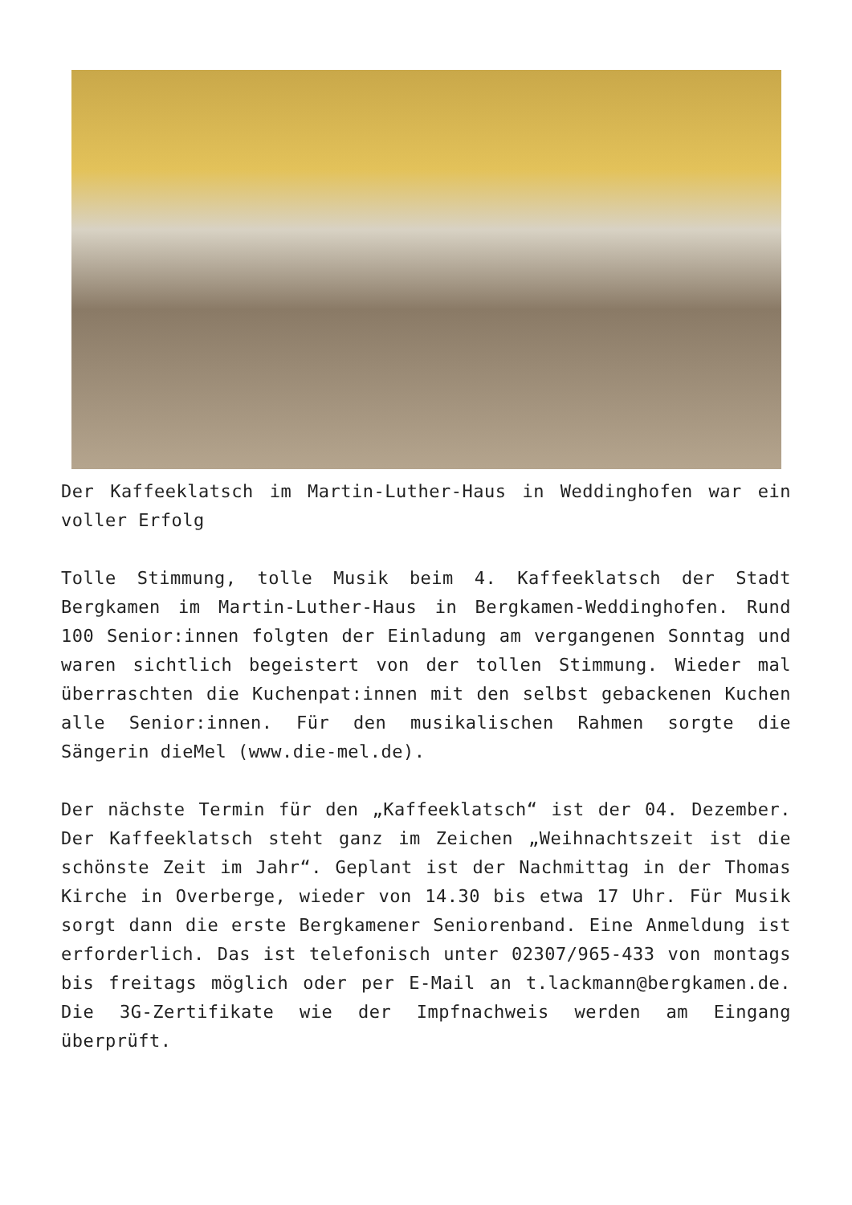Der Kaffeeklatsch im Martin-Luther-Haus in Weddinghofen war ein voller Erfolg
Tolle Stimmung, tolle Musik beim 4. Kaffeeklatsch der Stadt Bergkamen im Martin-Luther-Haus in Bergkamen-Weddinghofen. Rund 100 Senior:innen folgten der Einladung am vergangenen Sonntag und waren sichtlich begeistert von der tollen Stimmung. Wieder mal überraschten die Kuchenpat:innen mit den selbst gebackenen Kuchen alle Senior:innen. Für den musikalischen Rahmen sorgte die Sängerin dieMel (www.die-mel.de).
Der nächste Termin für den „Kaffeeklatsch“ ist der 04. Dezember. Der Kaffeeklatsch steht ganz im Zeichen „Weihnachtszeit ist die schönste Zeit im Jahr“. Geplant ist der Nachmittag in der Thomas Kirche in Overberge, wieder von 14.30 bis etwa 17 Uhr. Für Musik sorgt dann die erste Bergkamener Seniorenband. Eine Anmeldung ist erforderlich. Das ist telefonisch unter 02307/965-433 von montags bis freitags möglich oder per E-Mail an t.lackmann@bergkamen.de. Die 3G-Zertifikate wie der Impfnachweis werden am Eingang überprüft.